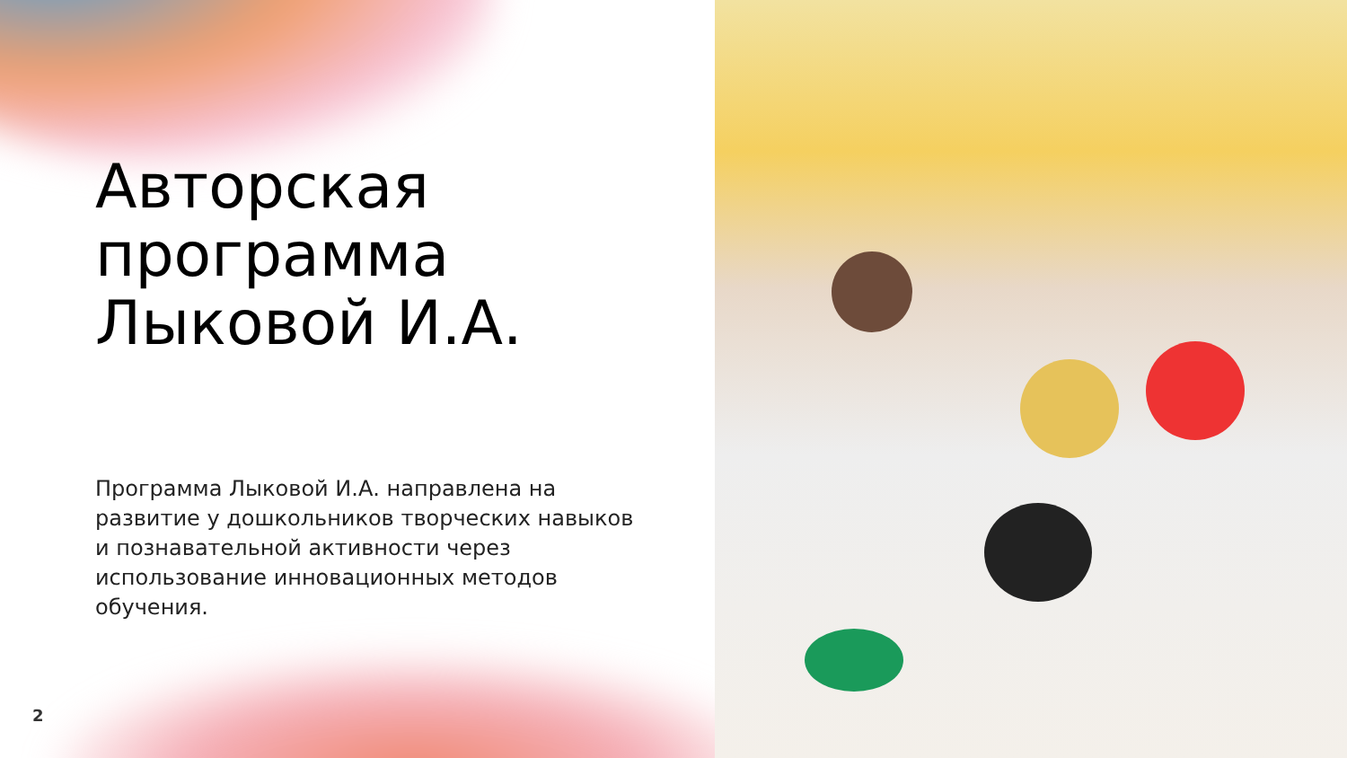Авторская программа Лыковой И.А.
Программа Лыковой И.А. направлена на развитие у дошкольников творческих навыков и познавательной активности через использование инновационных методов обучения.
2